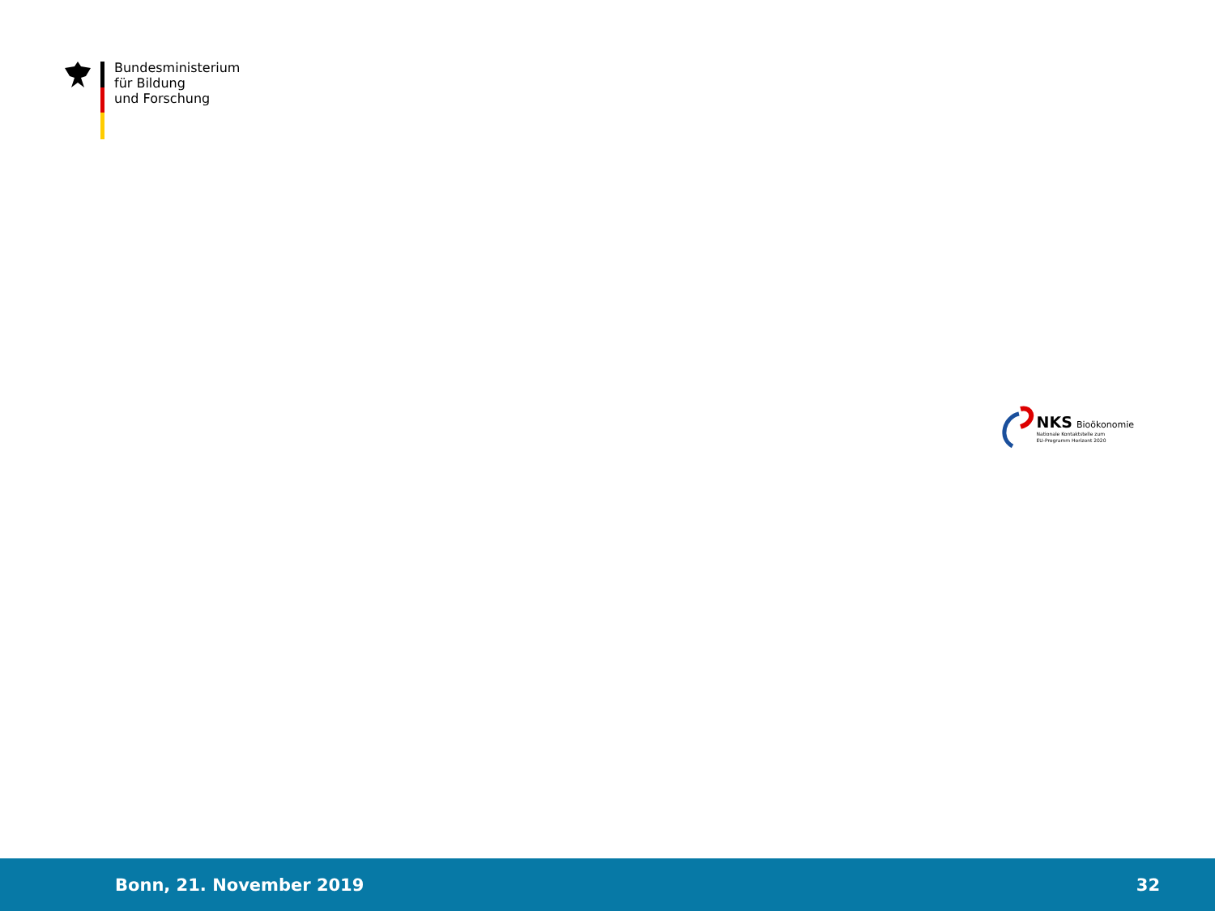Bundesministerium
für Bildung
und Forschung
NKS Bioökonomie
Nationale Kontaktstelle zum
EU-Programm Horizont 2020
Bonn, 21. November 2019 32